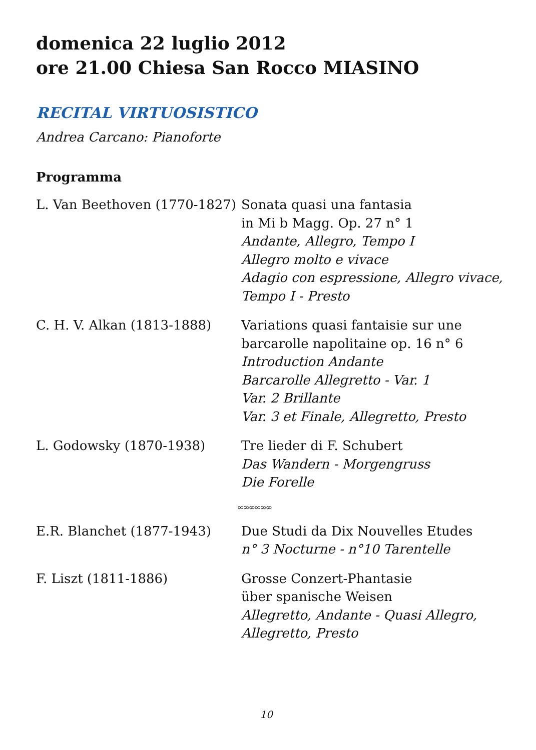domenica 22 luglio 2012
ore 21.00 Chiesa San Rocco MIASINO
RECITAL VIRTUOSISTICO
Andrea Carcano: Pianoforte
Programma
L. Van Beethoven (1770-1827)
Sonata quasi una fantasia
in Mi b Magg. Op. 27 n° 1
Andante, Allegro, Tempo I
Allegro molto e vivace
Adagio con espressione, Allegro vivace,
Tempo I - Presto
C. H. V. Alkan (1813-1888) Variations quasi fantaisie sur une
barcarolle napolitaine op. 16 n° 6
Introduction Andante
Barcarolle Allegretto - Var. 1
Var. 2 Brillante
Var. 3 et Finale, Allegretto, Presto
L. Godowsky (1870-1938) Tre lieder di F. Schubert
Das Wandern - Morgengruss
Die Forelle
∞∞∞∞∞∞
E.R. Blanchet (1877-1943) Due Studi da Dix Nouvelles Etudes
n° 3 Nocturne - n°10 Tarentelle
F. Liszt (1811-1886) Grosse Conzert-Phantasie
über spanische Weisen
Allegretto, Andante - Quasi Allegro,
Allegretto, Presto
10